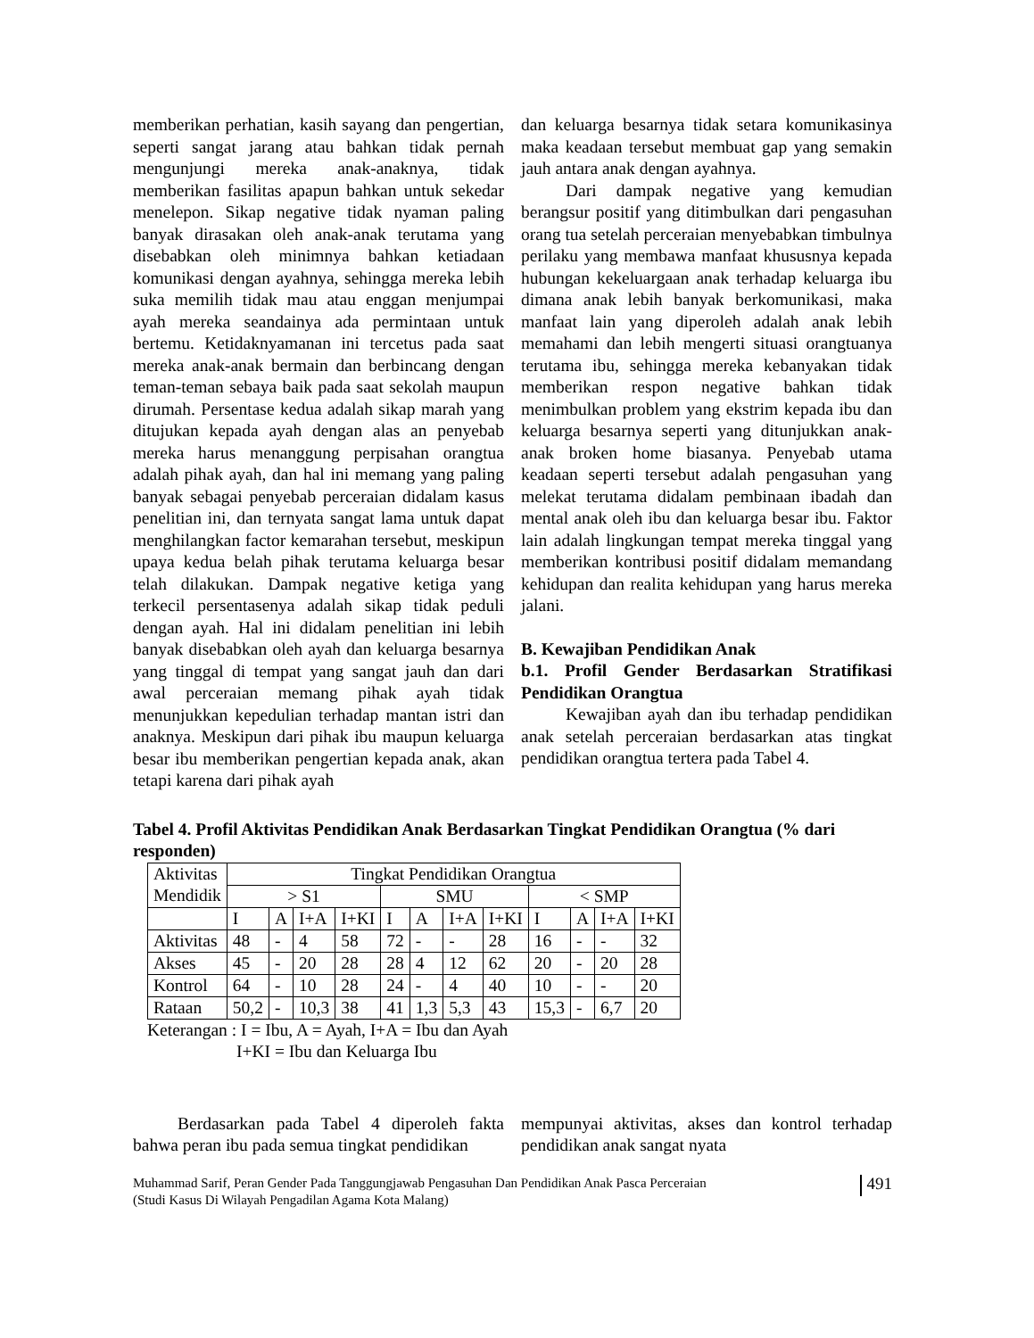memberikan perhatian, kasih sayang dan pengertian, seperti sangat jarang atau bahkan tidak pernah mengunjungi mereka anak-anaknya, tidak memberikan fasilitas apapun bahkan untuk sekedar menelepon. Sikap negative tidak nyaman paling banyak dirasakan oleh anak-anak terutama yang disebabkan oleh minimnya bahkan ketiadaan komunikasi dengan ayahnya, sehingga mereka lebih suka memilih tidak mau atau enggan menjumpai ayah mereka seandainya ada permintaan untuk bertemu. Ketidaknyamanan ini tercetus pada saat mereka anak-anak bermain dan berbincang dengan teman-teman sebaya baik pada saat sekolah maupun dirumah. Persentase kedua adalah sikap marah yang ditujukan kepada ayah dengan alas an penyebab mereka harus menanggung perpisahan orangtua adalah pihak ayah, dan hal ini memang yang paling banyak sebagai penyebab perceraian didalam kasus penelitian ini, dan ternyata sangat lama untuk dapat menghilangkan factor kemarahan tersebut, meskipun upaya kedua belah pihak terutama keluarga besar telah dilakukan. Dampak negative ketiga yang terkecil persentasenya adalah sikap tidak peduli dengan ayah. Hal ini didalam penelitian ini lebih banyak disebabkan oleh ayah dan keluarga besarnya yang tinggal di tempat yang sangat jauh dan dari awal perceraian memang pihak ayah tidak menunjukkan kepedulian terhadap mantan istri dan anaknya. Meskipun dari pihak ibu maupun keluarga besar ibu memberikan pengertian kepada anak, akan tetapi karena dari pihak ayah
dan keluarga besarnya tidak setara komunikasinya maka keadaan tersebut membuat gap yang semakin jauh antara anak dengan ayahnya.
Dari dampak negative yang kemudian berangsur positif yang ditimbulkan dari pengasuhan orang tua setelah perceraian menyebabkan timbulnya perilaku yang membawa manfaat khususnya kepada hubungan kekeluargaan anak terhadap keluarga ibu dimana anak lebih banyak berkomunikasi, maka manfaat lain yang diperoleh adalah anak lebih memahami dan lebih mengerti situasi orangtuanya terutama ibu, sehingga mereka kebanyakan tidak memberikan respon negative bahkan tidak menimbulkan problem yang ekstrim kepada ibu dan keluarga besarnya seperti yang ditunjukkan anak-anak broken home biasanya. Penyebab utama keadaan seperti tersebut adalah pengasuhan yang melekat terutama didalam pembinaan ibadah dan mental anak oleh ibu dan keluarga besar ibu. Faktor lain adalah lingkungan tempat mereka tinggal yang memberikan kontribusi positif didalam memandang kehidupan dan realita kehidupan yang harus mereka jalani.
B. Kewajiban Pendidikan Anak
b.1. Profil Gender Berdasarkan Stratifikasi Pendidikan Orangtua
Kewajiban ayah dan ibu terhadap pendidikan anak setelah perceraian berdasarkan atas tingkat pendidikan orangtua tertera pada Tabel 4.
Tabel 4. Profil Aktivitas Pendidikan Anak Berdasarkan Tingkat Pendidikan Orangtua (% dari responden)
| Aktivitas Mendidik | Tingkat Pendidikan Orangtua | | | | | | | | | | | |
| | > S1 | | | | SMU | | | | < SMP | | | |
| | I | A | I+A | I+KI | I | A | I+A | I+KI | I | A | I+A | I+KI |
| Aktivitas | 48 | - | 4 | 58 | 72 | - | - | 28 | 16 | - | - | 32 |
| Akses | 45 | - | 20 | 28 | 28 | 4 | 12 | 62 | 20 | - | 20 | 28 |
| Kontrol | 64 | - | 10 | 28 | 24 | - | 4 | 40 | 10 | - | - | 20 |
| Rataan | 50,2 | - | 10,3 | 38 | 41 | 1,3 | 5,3 | 43 | 15,3 | - | 6,7 | 20 |
Keterangan : I = Ibu, A = Ayah, I+A = Ibu dan Ayah
I+KI = Ibu dan Keluarga Ibu
Berdasarkan pada Tabel 4 diperoleh fakta bahwa peran ibu pada semua tingkat pendidikan
mempunyai aktivitas, akses dan kontrol terhadap pendidikan anak sangat nyata
Muhammad Sarif, Peran Gender Pada Tanggungjawab Pengasuhan Dan Pendidikan Anak Pasca Perceraian
(Studi Kasus Di Wilayah Pengadilan Agama Kota Malang)
491